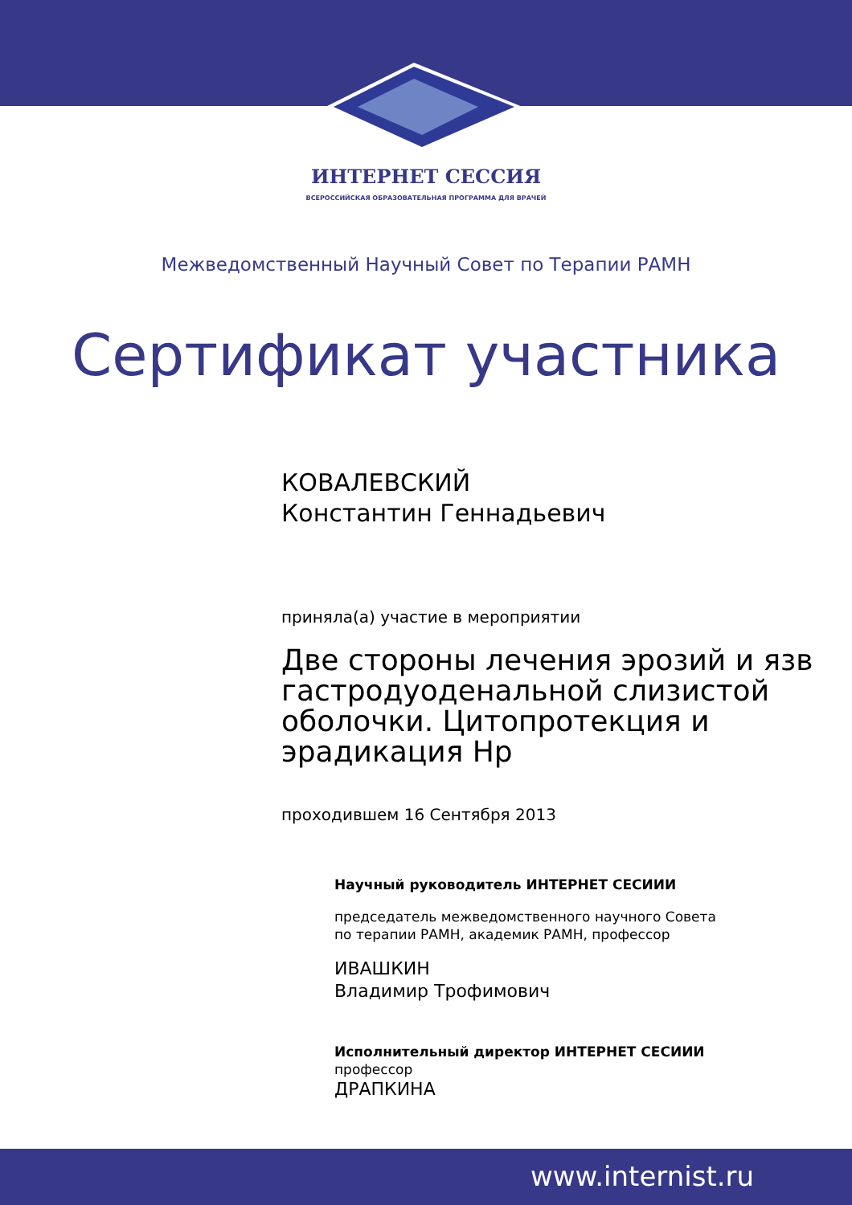ИНТЕРНЕТ СЕССИЯ
ВСЕРОССИЙСКАЯ ОБРАЗОВАТЕЛЬНАЯ ПРОГРАММА ДЛЯ ВРАЧЕЙ
Межведомственный Научный Совет по Терапии РАМН
Сертификат участника
КОВАЛЕВСКИЙ
Константин Геннадьевич
приняла(а) участие в мероприятии
Две стороны лечения эрозий и язв гастродуоденальной слизистой оболочки. Цитопротекция и эрадикация Hp
проходившем 16 Сентября 2013
Научный руководитель ИНТЕРНЕТ СЕСИИИ
председатель межведомственного научного Совета по терапии РАМН, академик РАМН, профессор
ИВАШКИН
Владимир Трофимович
Исполнительный директор ИНТЕРНЕТ СЕСИИИ
профессор
ДРАПКИНА
www.internist.ru